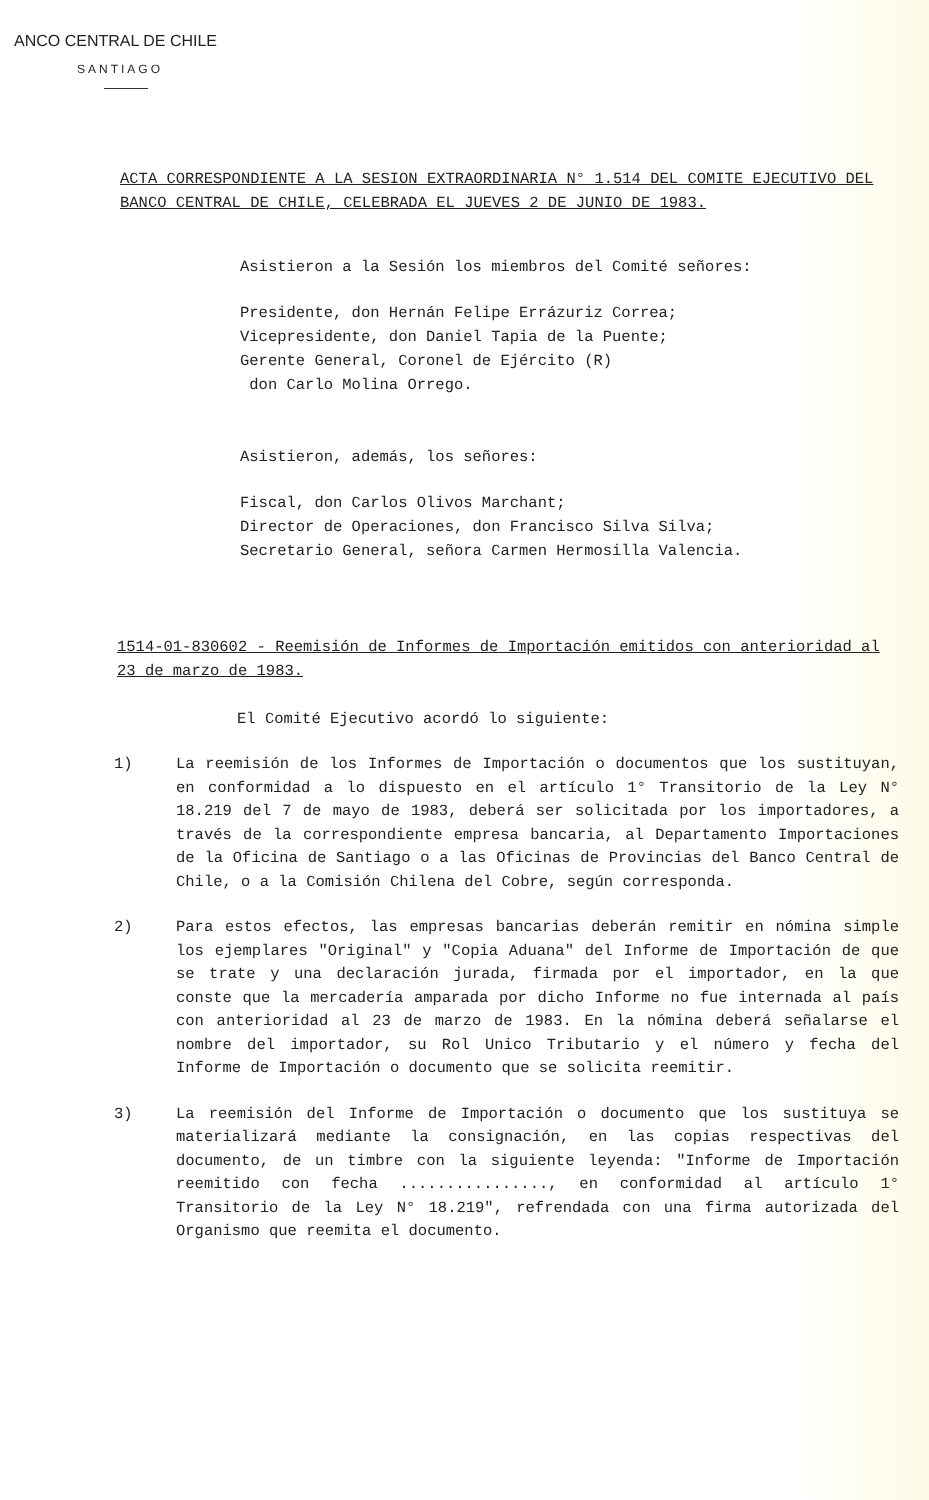ANCO CENTRAL DE CHILE
SANTIAGO
ACTA CORRESPONDIENTE A LA SESION EXTRAORDINARIA N° 1.514 DEL COMITE EJECUTIVO DEL BANCO CENTRAL DE CHILE, CELEBRADA EL JUEVES 2 DE JUNIO DE 1983.
Asistieron a la Sesión los miembros del Comité señores:
Presidente, don Hernán Felipe Errázuriz Correa;
Vicepresidente, don Daniel Tapia de la Puente;
Gerente General, Coronel de Ejército (R)
don Carlo Molina Orrego.
Asistieron, además, los señores:
Fiscal, don Carlos Olivos Marchant;
Director de Operaciones, don Francisco Silva Silva;
Secretario General, señora Carmen Hermosilla Valencia.
1514-01-830602 - Reemisión de Informes de Importación emitidos con anterioridad al 23 de marzo de 1983.
El Comité Ejecutivo acordó lo siguiente:
1) La reemisión de los Informes de Importación o documentos que los sustituyan, en conformidad a lo dispuesto en el artículo 1° Transitorio de la Ley N° 18.219 del 7 de mayo de 1983, deberá ser solicitada por los importadores, a través de la correspondiente empresa bancaria, al Departamento Importaciones de la Oficina de Santiago o a las Oficinas de Provincias del Banco Central de Chile, o a la Comisión Chilena del Cobre, según corresponda.
2) Para estos efectos, las empresas bancarias deberán remitir en nómina simple los ejemplares "Original" y "Copia Aduana" del Informe de Importación de que se trate y una declaración jurada, firmada por el importador, en la que conste que la mercadería amparada por dicho Informe no fue internada al país con anterioridad al 23 de marzo de 1983. En la nómina deberá señalarse el nombre del importador, su Rol Unico Tributario y el número y fecha del Informe de Importación o documento que se solicita reemitir.
3) La reemisión del Informe de Importación o documento que los sustituya se materializará mediante la consignación, en las copias respectivas del documento, de un timbre con la siguiente leyenda: "Informe de Importación reemitido con fecha ................, en conformidad al artículo 1° Transitorio de la Ley N° 18.219", refrendada con una firma autorizada del Organismo que reemita el documento.